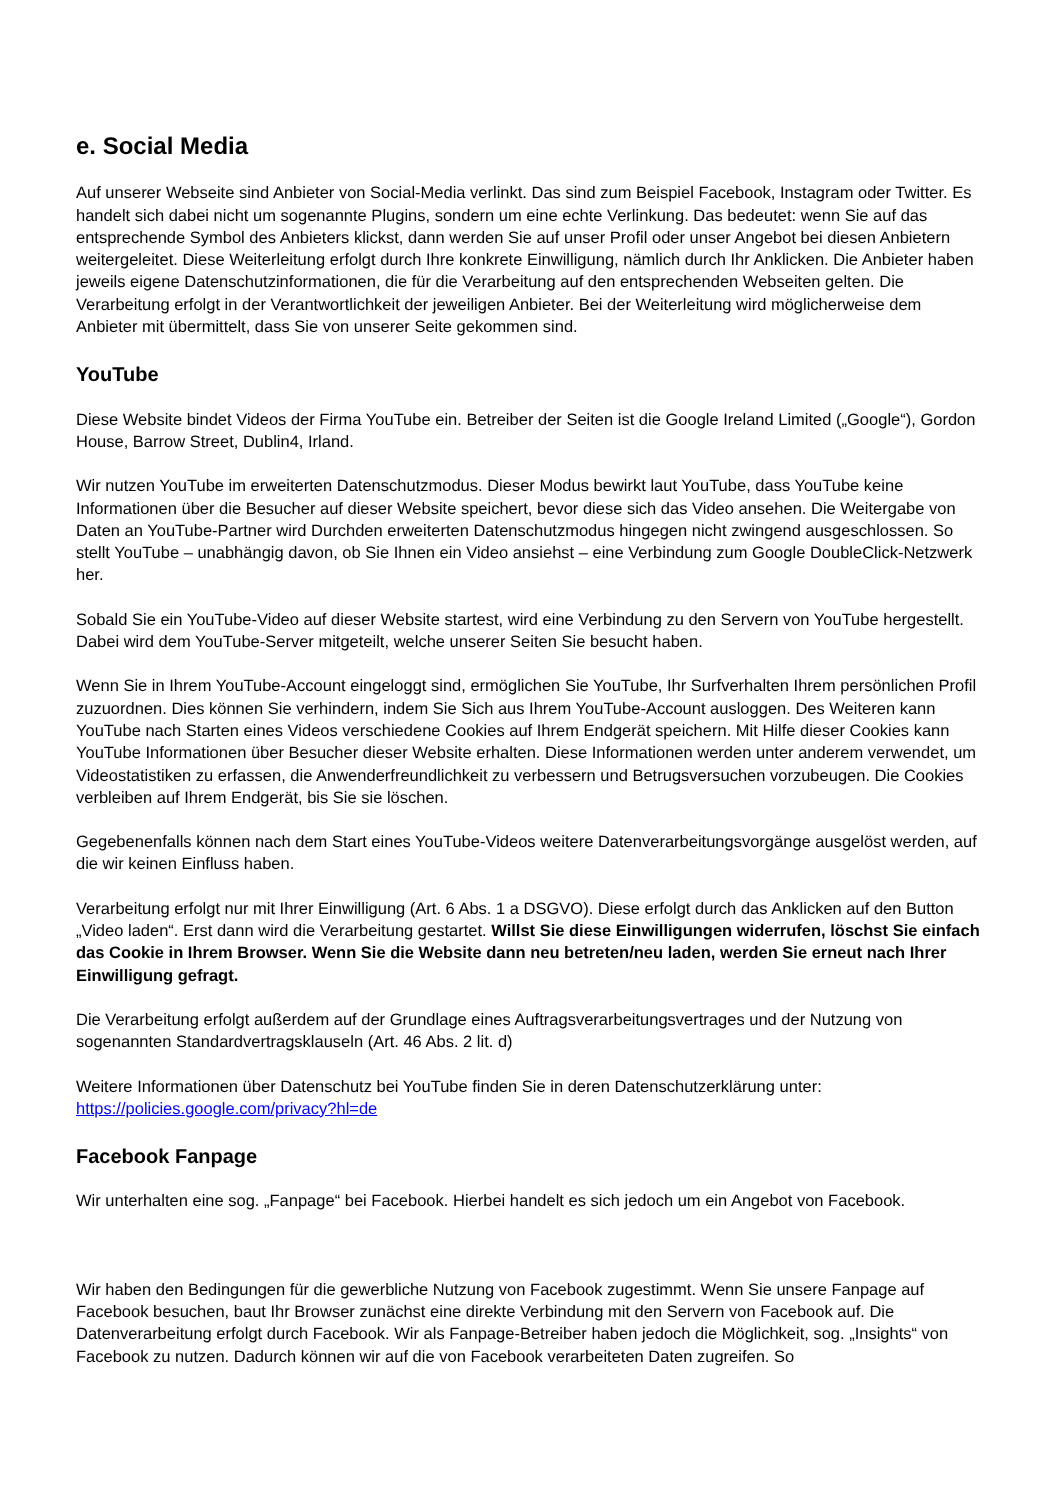e. Social Media
Auf unserer Webseite sind Anbieter von Social-Media verlinkt. Das sind zum Beispiel Facebook, Instagram oder Twitter. Es handelt sich dabei nicht um sogenannte Plugins, sondern um eine echte Verlinkung. Das bedeutet: wenn Sie auf das entsprechende Symbol des Anbieters klickst, dann werden Sie auf unser Profil oder unser Angebot bei diesen Anbietern weitergeleitet. Diese Weiterleitung erfolgt durch Ihre konkrete Einwilligung, nämlich durch Ihr Anklicken. Die Anbieter haben jeweils eigene Datenschutzinformationen, die für die Verarbeitung auf den entsprechenden Webseiten gelten. Die Verarbeitung erfolgt in der Verantwortlichkeit der jeweiligen Anbieter. Bei der Weiterleitung wird möglicherweise dem Anbieter mit übermittelt, dass Sie von unserer Seite gekommen sind.
YouTube
Diese Website bindet Videos der Firma YouTube ein. Betreiber der Seiten ist die Google Ireland Limited („Google“), Gordon House, Barrow Street, Dublin4, Irland.
Wir nutzen YouTube im erweiterten Datenschutzmodus. Dieser Modus bewirkt laut YouTube, dass YouTube keine Informationen über die Besucher auf dieser Website speichert, bevor diese sich das Video ansehen. Die Weitergabe von Daten an YouTube-Partner wird Durchden erweiterten Datenschutzmodus hingegen nicht zwingend ausgeschlossen. So stellt YouTube – unabhängig davon, ob Sie Ihnen ein Video ansiehst – eine Verbindung zum Google DoubleClick-Netzwerk her.
Sobald Sie ein YouTube-Video auf dieser Website startest, wird eine Verbindung zu den Servern von YouTube hergestellt. Dabei wird dem YouTube-Server mitgeteilt, welche unserer Seiten Sie besucht haben.
Wenn Sie in Ihrem YouTube-Account eingeloggt sind, ermöglichen Sie YouTube, Ihr Surfverhalten Ihrem persönlichen Profil zuzuordnen. Dies können Sie verhindern, indem Sie Sich aus Ihrem YouTube-Account ausloggen. Des Weiteren kann YouTube nach Starten eines Videos verschiedene Cookies auf Ihrem Endgerät speichern. Mit Hilfe dieser Cookies kann YouTube Informationen über Besucher dieser Website erhalten. Diese Informationen werden unter anderem verwendet, um Videostatistiken zu erfassen, die Anwenderfreundlichkeit zu verbessern und Betrugsversuchen vorzubeugen. Die Cookies verbleiben auf Ihrem Endgerät, bis Sie sie löschen.
Gegebenenfalls können nach dem Start eines YouTube-Videos weitere Datenverarbeitungsvorgänge ausgelöst werden, auf die wir keinen Einfluss haben.
Verarbeitung erfolgt nur mit Ihrer Einwilligung (Art. 6 Abs. 1 a DSGVO). Diese erfolgt durch das Anklicken auf den Button „Video laden“. Erst dann wird die Verarbeitung gestartet. Willst Sie diese Einwilligungen widerrufen, löschst Sie einfach das Cookie in Ihrem Browser. Wenn Sie die Website dann neu betreten/neu laden, werden Sie erneut nach Ihrer Einwilligung gefragt.
Die Verarbeitung erfolgt außerdem auf der Grundlage eines Auftragsverarbeitungsvertrages und der Nutzung von sogenannten Standardvertragsklauseln (Art. 46 Abs. 2 lit. d)
Weitere Informationen über Datenschutz bei YouTube finden Sie in deren Datenschutzerklärung unter: https://policies.google.com/privacy?hl=de
Facebook Fanpage
Wir unterhalten eine sog. „Fanpage“ bei Facebook. Hierbei handelt es sich jedoch um ein Angebot von Facebook.
Wir haben den Bedingungen für die gewerbliche Nutzung von Facebook zugestimmt. Wenn Sie unsere Fanpage auf Facebook besuchen, baut Ihr Browser zunächst eine direkte Verbindung mit den Servern von Facebook auf. Die Datenverarbeitung erfolgt durch Facebook. Wir als Fanpage-Betreiber haben jedoch die Möglichkeit, sog. „Insights“ von Facebook zu nutzen. Dadurch können wir auf die von Facebook verarbeiteten Daten zugreifen. So